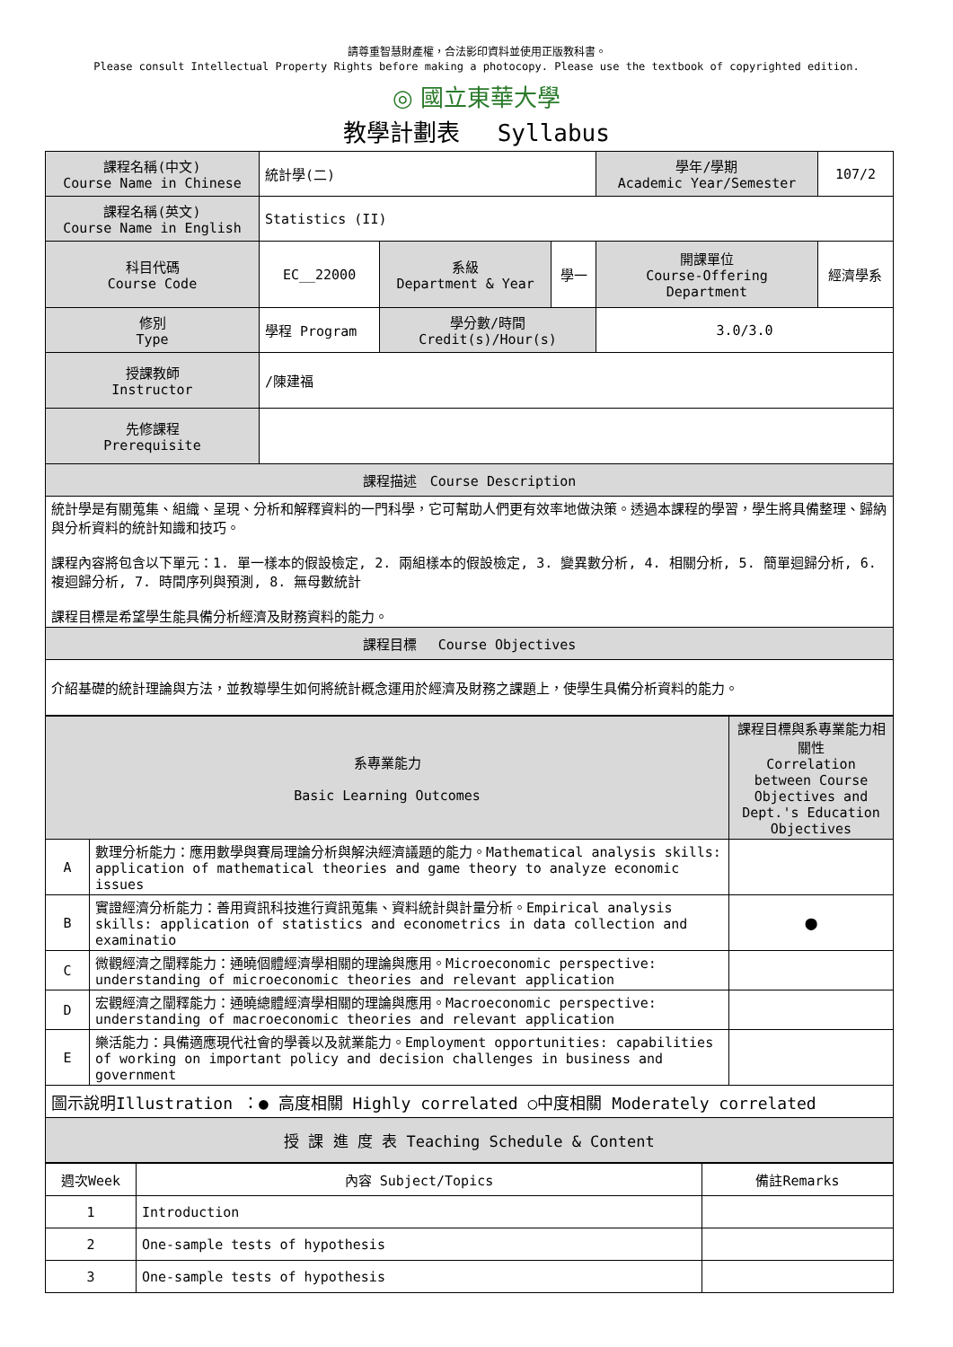請尊重智慧財產權，合法影印資料並使用正版教科書。
Please consult Intellectual Property Rights before making a photocopy. Please use the textbook of copyrighted edition.
◎ 國立東華大學
教學計劃表　 Syllabus
| 課程名稱(中文) Course Name in Chinese | 統計學(二) | | | 學年/學期 Academic Year/Semester | 107/2 |
| 課程名稱(英文) Course Name in English | Statistics (II) | | | | |
| 科目代碼 Course Code | EC__22000 | 系級 Department & Year | 學一 | 開課單位 Course-Offering Department | 經濟學系 |
| 修別 Type | 學程 Program | 學分數/時間 Credit(s)/Hour(s) | | 3.0/3.0 | |
| 授課教師 Instructor | /陳建福 | | | | |
| 先修課程 Prerequisite | | | | | |
| 課程描述 Course Description | | | | | |
| 統計學是有關蒐集、組織、呈現、分析和解釋資料的一門科學，它可幫助人們更有效率地做決策。透過本課程的學習，學生將具備整理、歸納與分析資料的統計知識和技巧。 課程內容將包含以下單元：1. 單一樣本的假設檢定, 2. 兩組樣本的假設檢定, 3. 變異數分析, 4. 相關分析, 5. 簡單迴歸分析, 6. 複迴歸分析, 7. 時間序列與預測, 8. 無母數統計 課程目標是希望學生能具備分析經濟及財務資料的能力。 | | | | | |
| 課程目標 Course Objectives | | | | | |
| 介紹基礎的統計理論與方法，並教導學生如何將統計概念運用於經濟及財務之課題上，使學生具備分析資料的能力。 | | | | | |
| 系專業能力 Basic Learning Outcomes | | 課程目標與系專業能力相關性 Correlation between Course Objectives and Dept.'s Education Objectives |
| A | 數理分析能力：應用數學與賽局理論分析與解決經濟議題的能力。Mathematical analysis skills: application of mathematical theories and game theory to analyze economic issues | |
| B | 實證經濟分析能力：善用資訊科技進行資訊蒐集、資料統計與計量分析。Empirical analysis skills: application of statistics and econometrics in data collection and examinatio | ● |
| C | 微觀經濟之闡釋能力：通曉個體經濟學相關的理論與應用。Microeconomic perspective: understanding of microeconomic theories and relevant application | |
| D | 宏觀經濟之闡釋能力：通曉總體經濟學相關的理論與應用。Macroeconomic perspective: understanding of macroeconomic theories and relevant application | |
| E | 樂活能力：具備適應現代社會的學養以及就業能力。Employment opportunities: capabilities of working on important policy and decision challenges in business and government | |
| 圖示說明Illustration ：● 高度相關 Highly correlated ○中度相關 Moderately correlated | | |
| 授 課 進 度 表 Teaching Schedule & Content | | |
| 週次Week | 內容 Subject/Topics | 備註Remarks |
| 1 | Introduction | |
| 2 | One-sample tests of hypothesis | |
| 3 | One-sample tests of hypothesis | |